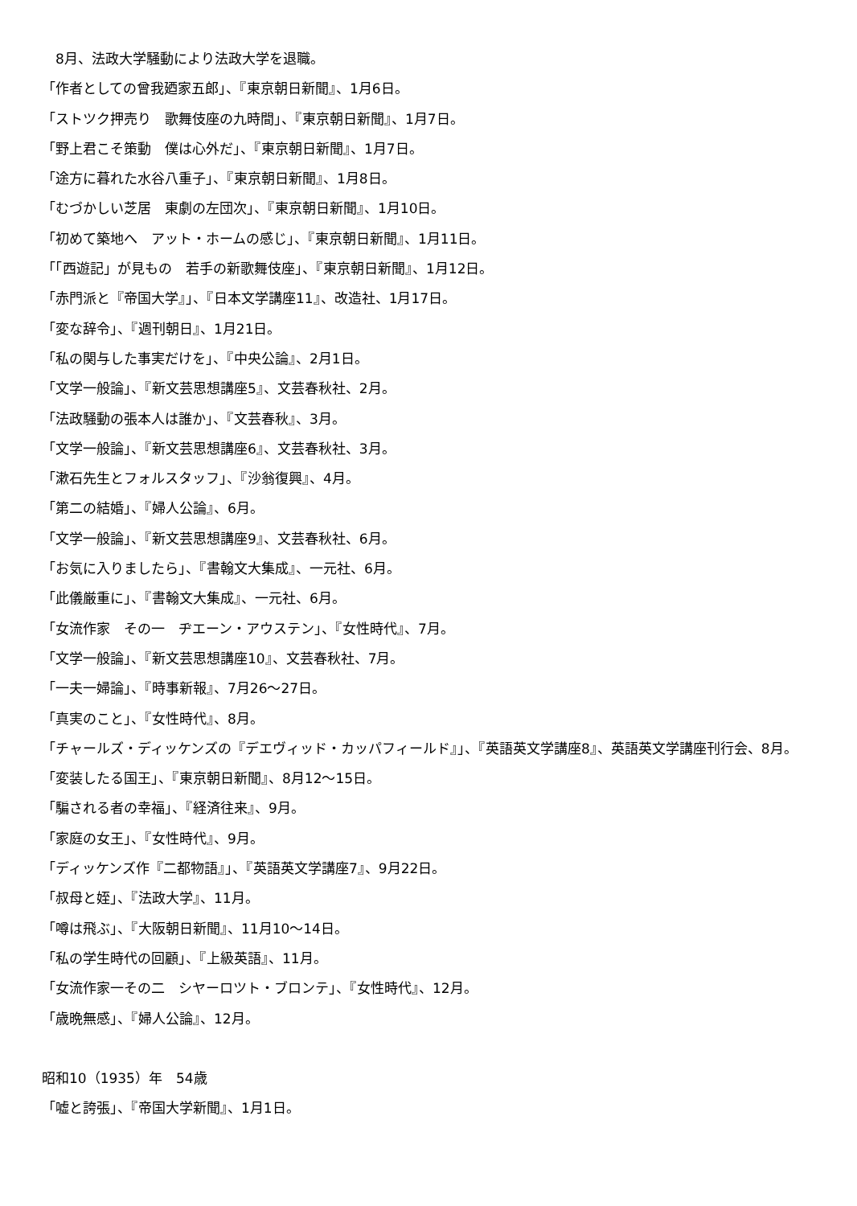8月、法政大学騒動により法政大学を退職。
「作者としての曾我廼家五郎」、『東京朝日新聞』、1月6日。
「ストツク押売り　歌舞伎座の九時間」、『東京朝日新聞』、1月7日。
「野上君こそ策動　僕は心外だ」、『東京朝日新聞』、1月7日。
「途方に暮れた水谷八重子」、『東京朝日新聞』、1月8日。
「むづかしい芝居　東劇の左団次」、『東京朝日新聞』、1月10日。
「初めて築地へ　アット・ホームの感じ」、『東京朝日新聞』、1月11日。
「「西遊記」が見もの　若手の新歌舞伎座」、『東京朝日新聞』、1月12日。
「赤門派と『帝国大学』」、『日本文学講座11』、改造社、1月17日。
「変な辞令」、『週刊朝日』、1月21日。
「私の関与した事実だけを」、『中央公論』、2月1日。
「文学一般論」、『新文芸思想講座5』、文芸春秋社、2月。
「法政騒動の張本人は誰か」、『文芸春秋』、3月。
「文学一般論」、『新文芸思想講座6』、文芸春秋社、3月。
「漱石先生とフォルスタッフ」、『沙翁復興』、4月。
「第二の結婚」、『婦人公論』、6月。
「文学一般論」、『新文芸思想講座9』、文芸春秋社、6月。
「お気に入りましたら」、『書翰文大集成』、一元社、6月。
「此儀厳重に」、『書翰文大集成』、一元社、6月。
「女流作家　その一　ヂエーン・アウステン」、『女性時代』、7月。
「文学一般論」、『新文芸思想講座10』、文芸春秋社、7月。
「一夫一婦論」、『時事新報』、7月26～27日。
「真実のこと」、『女性時代』、8月。
「チャールズ・ディッケンズの『デエヴィッド・カッパフィールド』」、『英語英文学講座8』、英語英文学講座刊行会、8月。
「変装したる国王」、『東京朝日新聞』、8月12～15日。
「騙される者の幸福」、『経済往来』、9月。
「家庭の女王」、『女性時代』、9月。
「ディッケンズ作『二都物語』」、『英語英文学講座7』、9月22日。
「叔母と姪」、『法政大学』、11月。
「噂は飛ぶ」、『大阪朝日新聞』、11月10～14日。
「私の学生時代の回顧」、『上級英語』、11月。
「女流作家一その二　シヤーロツト・ブロンテ」、『女性時代』、12月。
「歳晩無感」、『婦人公論』、12月。
昭和10（1935）年　54歳
「嘘と誇張」、『帝国大学新聞』、1月1日。